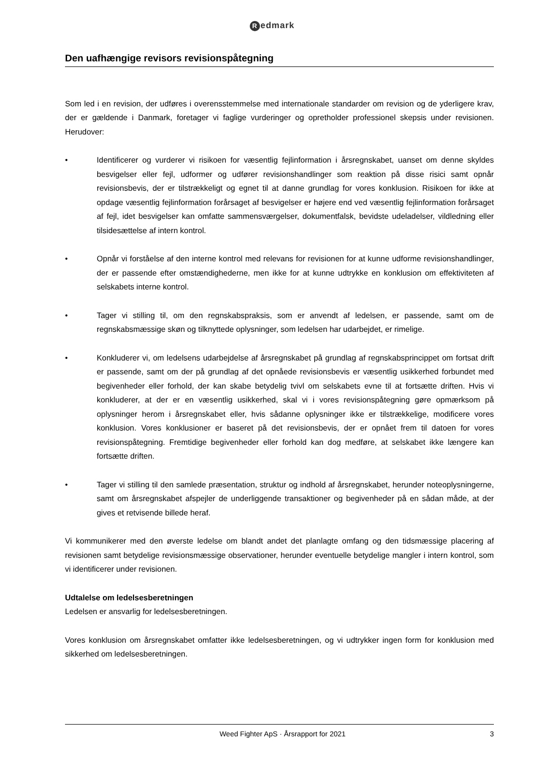Redmark
Den uafhængige revisors revisionspåtegning
Som led i en revision, der udføres i overensstemmelse med internationale standarder om revision og de yderligere krav, der er gældende i Danmark, foretager vi faglige vurderinger og opretholder professionel skepsis under revisionen. Herudover:
• Identificerer og vurderer vi risikoen for væsentlig fejlinformation i årsregnskabet, uanset om denne skyldes besvigelser eller fejl, udformer og udfører revisionshandlinger som reaktion på disse risici samt opnår revisionsbevis, der er tilstrækkeligt og egnet til at danne grundlag for vores konklusion. Risikoen for ikke at opdage væsentlig fejlinformation forårsaget af besvigelser er højere end ved væsentlig fejlinformation forårsaget af fejl, idet besvigelser kan omfatte sammensværgelser, dokumentfalsk, bevidste udeladelser, vildledning eller tilsidesættelse af intern kontrol.
• Opnår vi forståelse af den interne kontrol med relevans for revisionen for at kunne udforme revisionshandlinger, der er passende efter omstændighederne, men ikke for at kunne udtrykke en konklusion om effektiviteten af selskabets interne kontrol.
• Tager vi stilling til, om den regnskabspraksis, som er anvendt af ledelsen, er passende, samt om de regnskabsmæssige skøn og tilknyttede oplysninger, som ledelsen har udarbejdet, er rimelige.
• Konkluderer vi, om ledelsens udarbejdelse af årsregnskabet på grundlag af regnskabsprincippet om fortsat drift er passende, samt om der på grundlag af det opnåede revisionsbevis er væsentlig usikkerhed forbundet med begivenheder eller forhold, der kan skabe betydelig tvivl om selskabets evne til at fortsætte driften. Hvis vi konkluderer, at der er en væsentlig usikkerhed, skal vi i vores revisionspåtegning gøre opmærksom på oplysninger herom i årsregnskabet eller, hvis sådanne oplysninger ikke er tilstrækkelige, modificere vores konklusion. Vores konklusioner er baseret på det revisionsbevis, der er opnået frem til datoen for vores revisionspåtegning. Fremtidige begivenheder eller forhold kan dog medføre, at selskabet ikke længere kan fortsætte driften.
• Tager vi stilling til den samlede præsentation, struktur og indhold af årsregnskabet, herunder noteoplysningerne, samt om årsregnskabet afspejler de underliggende transaktioner og begivenheder på en sådan måde, at der gives et retvisende billede heraf.
Vi kommunikerer med den øverste ledelse om blandt andet det planlagte omfang og den tidsmæssige placering af revisionen samt betydelige revisionsmæssige observationer, herunder eventuelle betydelige mangler i intern kontrol, som vi identificerer under revisionen.
Udtalelse om ledelsesberetningen
Ledelsen er ansvarlig for ledelsesberetningen.
Vores konklusion om årsregnskabet omfatter ikke ledelsesberetningen, og vi udtrykker ingen form for konklusion med sikkerhed om ledelsesberetningen.
Weed Fighter ApS · Årsrapport for 2021
3